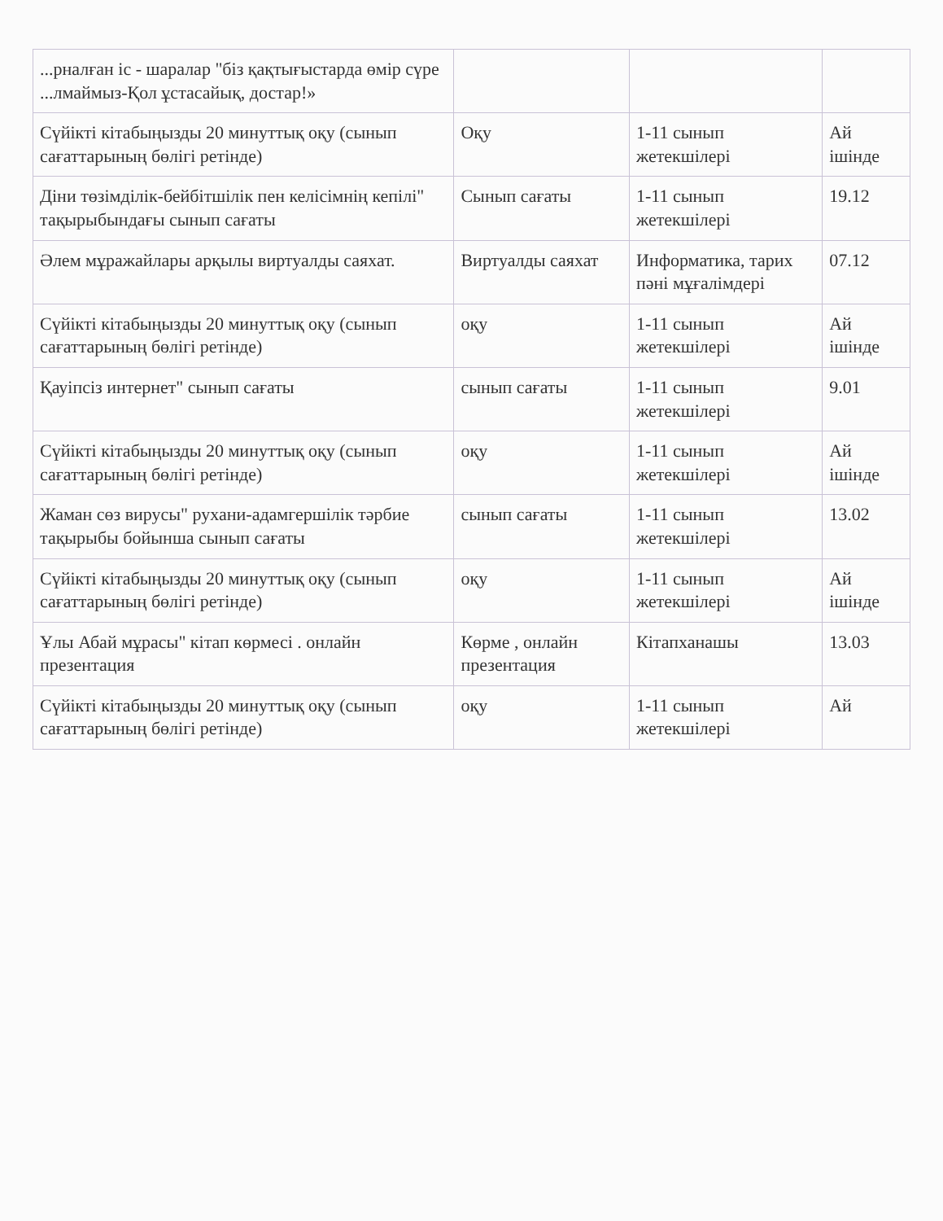| ...рналған іс - шаралар "біз қақтығыстарда өмір сүре ...лмаймыз-Қол ұстасайық, достар!» | | | |
| Сүйікті кітабыңызды 20 минуттық оқу (сынып сағаттарының бөлігі ретінде) | Оқу | 1-11 сынып жетекшілері | Ай ішінде |
| Діни төзімділік-бейбітшілік пен келісімнің кепілі" тақырыбындағы сынып сағаты | Сынып сағаты | 1-11 сынып жетекшілері | 19.12 |
| Әлем мұражайлары арқылы виртуалды саяхат. | Виртуалды саяхат | Информатика, тарих пәні мұғалімдері | 07.12 |
| Сүйікті кітабыңызды 20 минуттық оқу (сынып сағаттарының бөлігі ретінде) | оқу | 1-11 сынып жетекшілері | Ай ішінде |
| Қауіпсіз интернет" сынып сағаты | сынып сағаты | 1-11 сынып жетекшілері | 9.01 |
| Сүйікті кітабыңызды 20 минуттық оқу (сынып сағаттарының бөлігі ретінде) | оқу | 1-11 сынып жетекшілері | Ай ішінде |
| Жаман сөз вирусы" рухани-адамгершілік тәрбие тақырыбы бойынша сынып сағаты | сынып сағаты | 1-11 сынып жетекшілері | 13.02 |
| Сүйікті кітабыңызды 20 минуттық оқу (сынып сағаттарының бөлігі ретінде) | оқу | 1-11 сынып жетекшілері | Ай ішінде |
| Ұлы Абай мұрасы" кітап көрмесі . онлайн презентация | Көрме , онлайн презентация | Кітапханашы | 13.03 |
| Сүйікті кітабыңызды 20 минуттық оқу (сынып сағаттарының бөлігі ретінде) | оқу | 1-11 сынып жетекшілері | Ай |